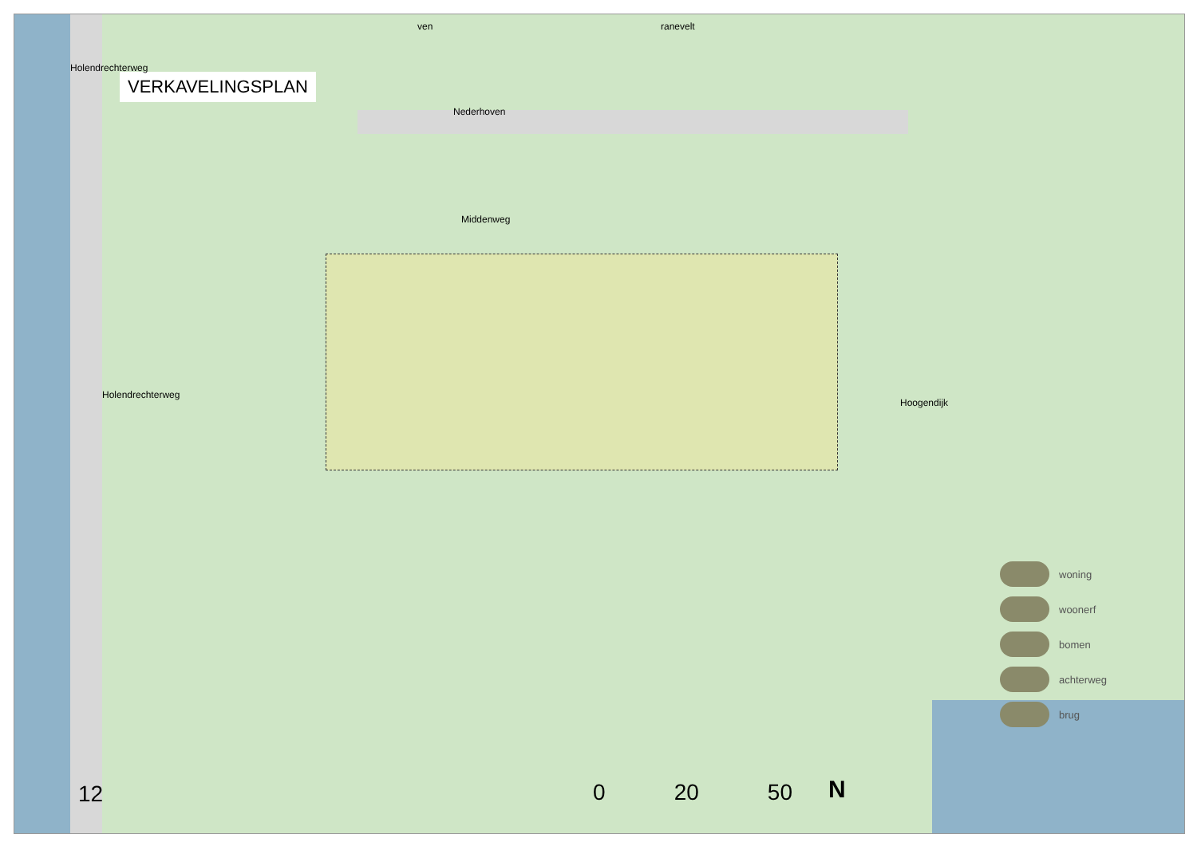VERKAVELINGSPLAN
Holendrechterweg
Holendrechterweg
ven ranevelt
Nederhoven
Middenweg
Hoogendijk
12 0 20 50 N
woning
woonerf
bomen
achterweg
brug